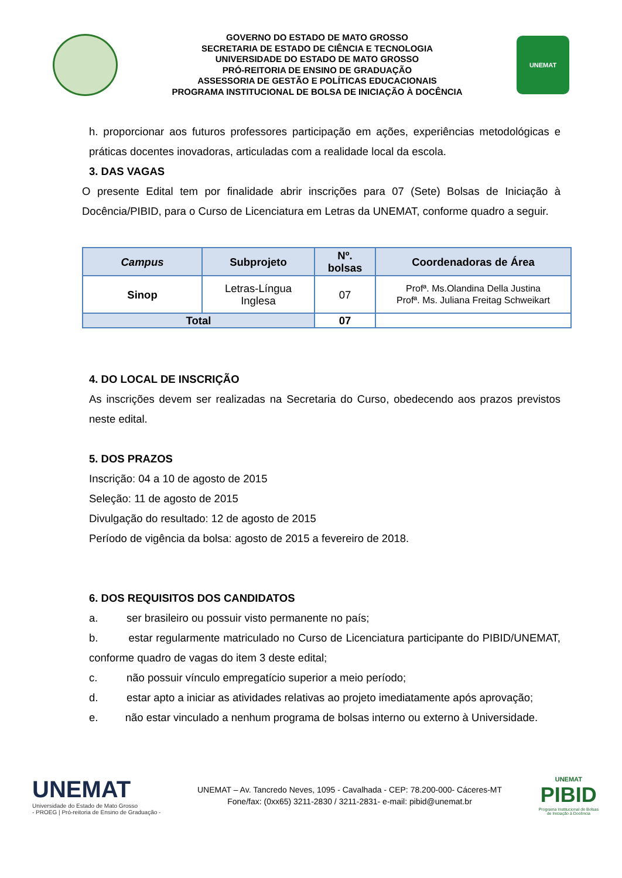GOVERNO DO ESTADO DE MATO GROSSO
SECRETARIA DE ESTADO DE CIÊNCIA E TECNOLOGIA
UNIVERSIDADE DO ESTADO DE MATO GROSSO
PRÓ-REITORIA DE ENSINO DE GRADUAÇÃO
ASSESSORIA DE GESTÃO E POLÍTICAS EDUCACIONAIS
PROGRAMA INSTITUCIONAL DE BOLSA DE INICIAÇÃO À DOCÊNCIA
UNEMAT
h. proporcionar aos futuros professores participação em ações, experiências metodológicas e práticas docentes inovadoras, articuladas com a realidade local da escola.
3. DAS VAGAS
O presente Edital tem por finalidade abrir inscrições para 07 (Sete) Bolsas de Iniciação à Docência/PIBID, para o Curso de Licenciatura em Letras da UNEMAT, conforme quadro a seguir.
| Campus | Subprojeto | Nº. bolsas | Coordenadoras de Área |
| --- | --- | --- | --- |
| Sinop | Letras-Língua Inglesa | 07 | Profª. Ms.Olandina Della Justina Profª. Ms. Juliana Freitag Schweikart |
| Total | | 07 | |
4. DO LOCAL DE INSCRIÇÃO
As inscrições devem ser realizadas na Secretaria do Curso, obedecendo aos prazos previstos neste edital.
5. DOS PRAZOS
Inscrição: 04 a 10 de agosto de 2015
Seleção: 11 de agosto de 2015
Divulgação do resultado: 12 de agosto de 2015
Período de vigência da bolsa: agosto de 2015 a fevereiro de 2018.
6. DOS REQUISITOS DOS CANDIDATOS
a. ser brasileiro ou possuir visto permanente no país;
b. estar regularmente matriculado no Curso de Licenciatura participante do PIBID/UNEMAT, conforme quadro de vagas do item 3 deste edital;
c. não possuir vínculo empregatício superior a meio período;
d. estar apto a iniciar as atividades relativas ao projeto imediatamente após aprovação;
e. não estar vinculado a nenhum programa de bolsas interno ou externo à Universidade.
UNEMAT
Universidade do Estado de Mato Grosso
- PROEG | Pró-reitoria de Ensino de Graduação -
UNEMAT – Av. Tancredo Neves, 1095 - Cavalhada - CEP: 78.200-000- Cáceres-MT
Fone/fax: (0xx65) 3211-2830 / 3211-2831- e-mail: pibid@unemat.br
UNEMAT
PIBID
Programa Institucional de Bolsas
de Iniciação à Docência